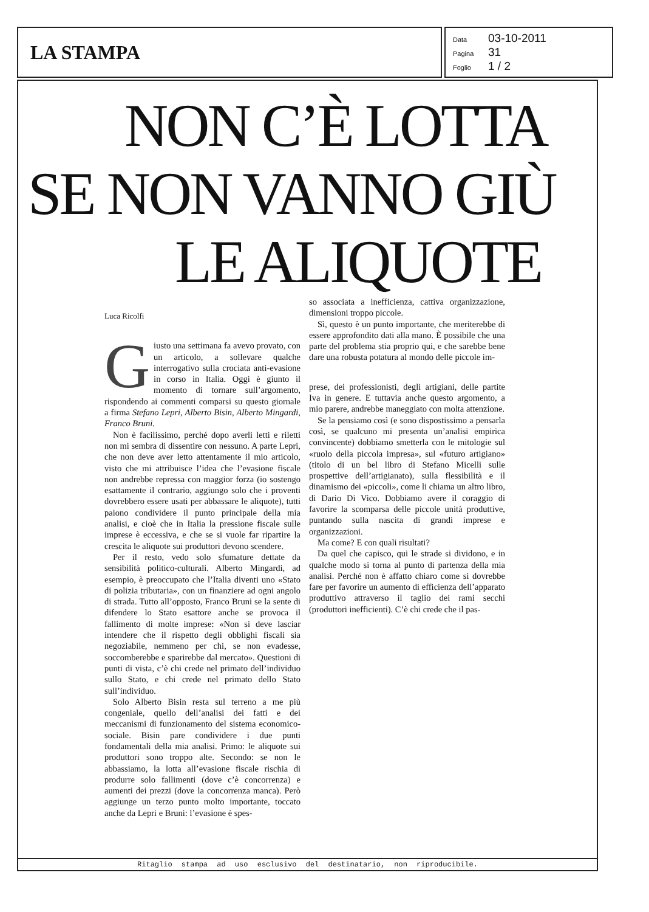LA STAMPA
Data 03-10-2011
Pagina 31
Foglio 1 / 2
NON C’È LOTTA
SE NON VANNO GIÙ
LE ALIQUOTE
Luca Ricolfi
Giusto una settimana fa avevo provato, con un articolo, a sollevare qualche interrogativo sulla crociata anti-evasione in corso in Italia. Oggi è giunto il momento di tornare sull’argomento, rispondendo ai commenti comparsi su questo giornale a firma Stefano Lepri, Alberto Bisin, Alberto Mingardi, Franco Bruni.
Non è facilissimo, perché dopo averli letti e riletti non mi sembra di dissentire con nessuno. A parte Lepri, che non deve aver letto attentamente il mio articolo, visto che mi attribuisce l’idea che l’evasione fiscale non andrebbe repressa con maggior forza (io sostengo esattamente il contrario, aggiungo solo che i proventi dovrebbero essere usati per abbassare le aliquote), tutti paiono condividere il punto principale della mia analisi, e cioè che in Italia la pressione fiscale sulle imprese è eccessiva, e che se si vuole far ripartire la crescita le aliquote sui produttori devono scendere.
Per il resto, vedo solo sfumature dettate da sensibilità politico-culturali. Alberto Mingardi, ad esempio, è preoccupato che l’Italia diventi uno «Stato di polizia tributaria», con un finanziere ad ogni angolo di strada. Tutto all’opposto, Franco Bruni se la sente di difendere lo Stato esattore anche se provoca il fallimento di molte imprese: «Non si deve lasciar intendere che il rispetto degli obblighi fiscali sia negoziabile, nemmeno per chi, se non evadesse, soccomberebbe e sparirebbe dal mercato». Questioni di punti di vista, c’è chi crede nel primato dell’individuo sullo Stato, e chi crede nel primato dello Stato sull’individuo.
Solo Alberto Bisin resta sul terreno a me più congeniale, quello dell’analisi dei fatti e dei meccanismi di funzionamento del sistema economico-sociale. Bisin pare condividere i due punti fondamentali della mia analisi. Primo: le aliquote sui produttori sono troppo alte. Secondo: se non le abbassiamo, la lotta all’evasione fiscale rischia di produrre solo fallimenti (dove c’è concorrenza) e aumenti dei prezzi (dove la concorrenza manca). Però aggiunge un terzo punto molto importante, toccato anche da Lepri e Bruni: l’evasione è spes-
so associata a inefficienza, cattiva organizzazione, dimensioni troppo piccole.
Sì, questo è un punto importante, che meriterebbe di essere approfondito dati alla mano. È possibile che una parte del problema stia proprio qui, e che sarebbe bene dare una robusta potatura al mondo delle piccole im-
prese, dei professionisti, degli artigiani, delle partite Iva in genere. E tuttavia anche questo argomento, a mio parere, andrebbe maneggiato con molta attenzione.
Se la pensiamo così (e sono dispostissimo a pensarla così, se qualcuno mi presenta un’analisi empirica convincente) dobbiamo smetterla con le mitologie sul «ruolo della piccola impresa», sul «futuro artigiano» (titolo di un bel libro di Stefano Micelli sulle prospettive dell’artigianato), sulla flessibilità e il dinamismo dei «piccoli», come li chiama un altro libro, di Dario Di Vico. Dobbiamo avere il coraggio di favorire la scomparsa delle piccole unità produttive, puntando sulla nascita di grandi imprese e organizzazioni.
Ma come? E con quali risultati?
Da quel che capisco, qui le strade si dividono, e in qualche modo si torna al punto di partenza della mia analisi. Perché non è affatto chiaro come si dovrebbe fare per favorire un aumento di efficienza dell’apparato produttivo attraverso il taglio dei rami secchi (produttori inefficienti). C’è chi crede che il pas-
Ritaglio stampa ad uso esclusivo del destinatario, non riproducibile.